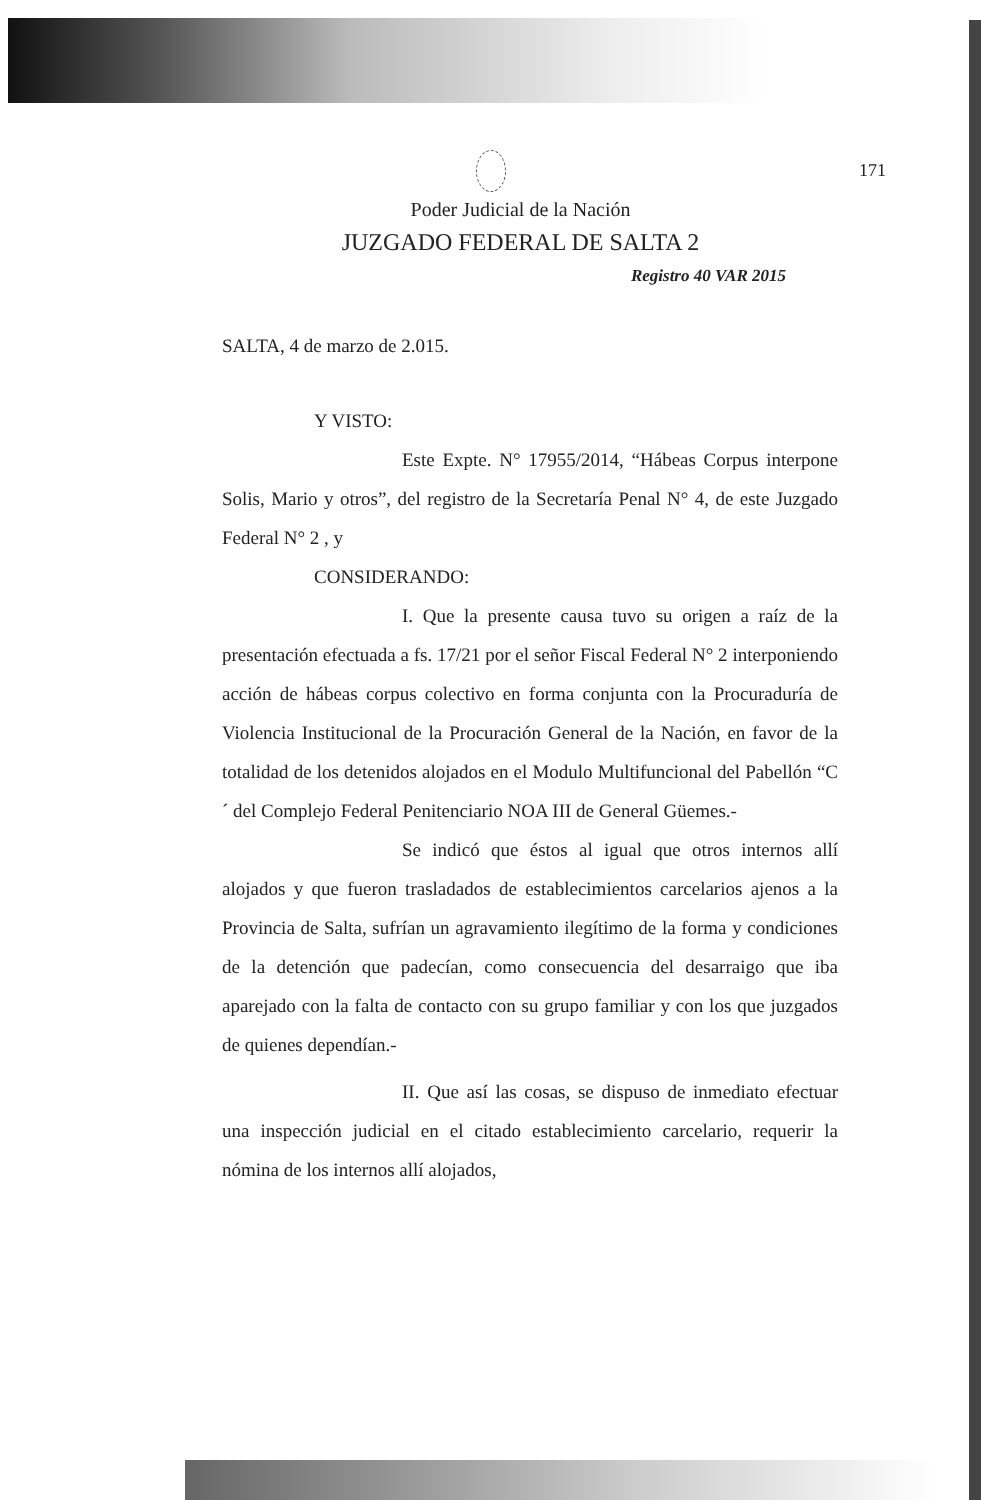171
Poder Judicial de la Nación
JUZGADO FEDERAL DE SALTA 2
Registro 40 VAR 2015
SALTA, 4 de marzo de 2.015.
Y VISTO:
Este Expte. N° 17955/2014, “Hábeas Corpus interpone Solis, Mario y otros”, del registro de la Secretaría Penal N° 4, de este Juzgado Federal N° 2 , y
CONSIDERANDO:
I. Que la presente causa tuvo su origen a raíz de la presentación efectuada a fs. 17/21 por el señor Fiscal Federal N° 2 interponiendo acción de hábeas corpus colectivo en forma conjunta con la Procuraduría de Violencia Institucional de la Procuración General de la Nación, en favor de la totalidad de los detenidos alojados en el Modulo Multifuncional del Pabellón “C´ del Complejo Federal Penitenciario NOA III de General Güemes.-
Se indicó que éstos al igual que otros internos allí alojados y que fueron trasladados de establecimientos carcelarios ajenos a la Provincia de Salta, sufrían un agravamiento ilegítimo de la forma y condiciones de la detención que padecían, como consecuencia del desarraigo que iba aparejado con la falta de contacto con su grupo familiar y con los que juzgados de quienes dependían.-
II. Que así las cosas, se dispuso de inmediato efectuar una inspección judicial en el citado establecimiento carcelario, requerir la nómina de los internos allí alojados,